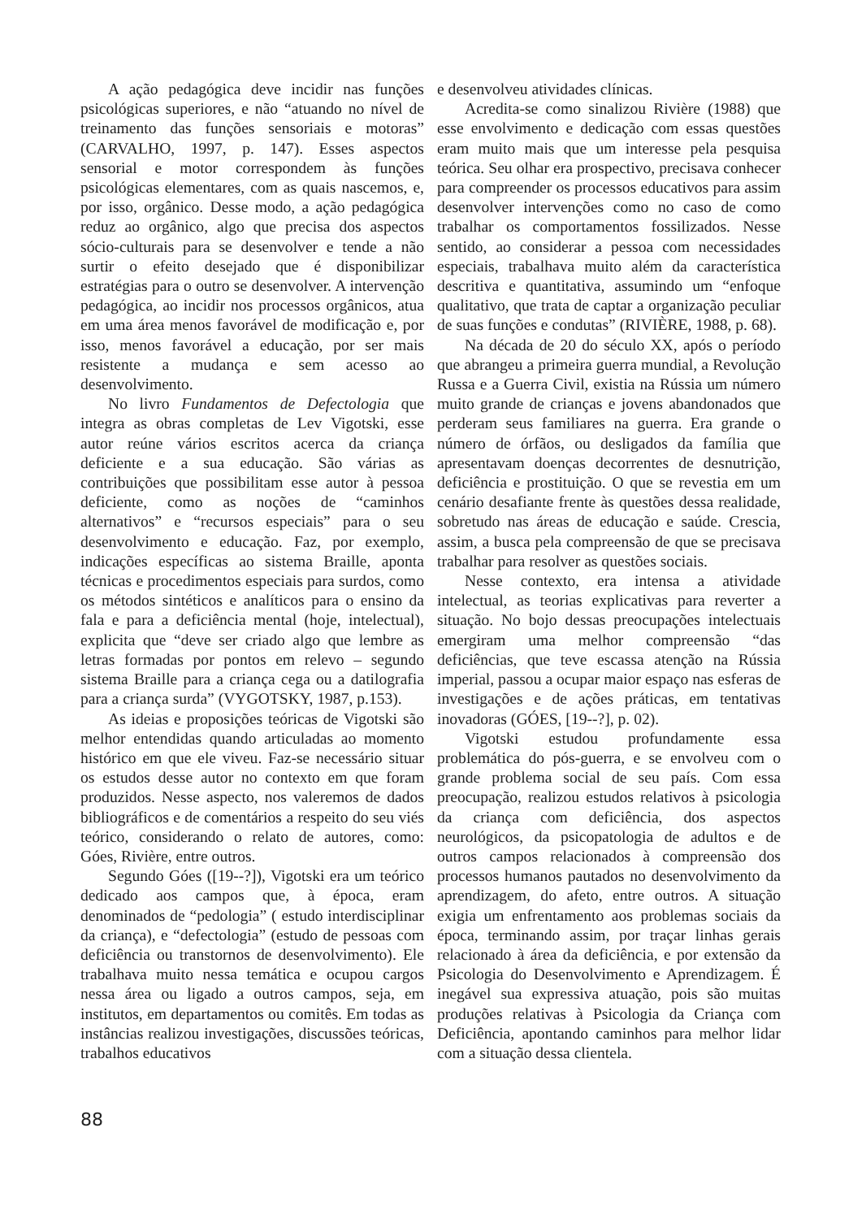A ação pedagógica deve incidir nas funções psicológicas superiores, e não “atuando no nível de treinamento das funções sensoriais e motoras” (CARVALHO, 1997, p. 147). Esses aspectos sensorial e motor correspondem às funções psicológicas elementares, com as quais nascemos, e, por isso, orgânico. Desse modo, a ação pedagógica reduz ao orgânico, algo que precisa dos aspectos sócio-culturais para se desenvolver e tende a não surtir o efeito desejado que é disponibilizar estratégias para o outro se desenvolver. A intervenção pedagógica, ao incidir nos processos orgânicos, atua em uma área menos favorável de modificação e, por isso, menos favorável a educação, por ser mais resistente a mudança e sem acesso ao desenvolvimento.
No livro Fundamentos de Defectologia que integra as obras completas de Lev Vigotski, esse autor reúne vários escritos acerca da criança deficiente e a sua educação. São várias as contribuições que possibilitam esse autor à pessoa deficiente, como as noções de “caminhos alternativos” e “recursos especiais” para o seu desenvolvimento e educação. Faz, por exemplo, indicações específicas ao sistema Braille, aponta técnicas e procedimentos especiais para surdos, como os métodos sintéticos e analíticos para o ensino da fala e para a deficiência mental (hoje, intelectual), explicita que “deve ser criado algo que lembre as letras formadas por pontos em relevo – segundo sistema Braille para a criança cega ou a datilografia para a criança surda” (VYGOTSKY, 1987, p.153).
As ideias e proposições teóricas de Vigotski são melhor entendidas quando articuladas ao momento histórico em que ele viveu. Faz-se necessário situar os estudos desse autor no contexto em que foram produzidos. Nesse aspecto, nos valeremos de dados bibliográficos e de comentários a respeito do seu viés teórico, considerando o relato de autores, como: Góes, Rivière, entre outros.
Segundo Góes ([19--?]), Vigotski era um teórico dedicado aos campos que, à época, eram denominados de “pedologia” ( estudo interdisciplinar da criança), e “defectologia” (estudo de pessoas com deficiência ou transtornos de desenvolvimento). Ele trabalhava muito nessa temática e ocupou cargos nessa área ou ligado a outros campos, seja, em institutos, em departamentos ou comitês. Em todas as instâncias realizou investigações, discussões teóricas, trabalhos educativos
e desenvolveu atividades clínicas.
Acredita-se como sinalizou Rivière (1988) que esse envolvimento e dedicação com essas questões eram muito mais que um interesse pela pesquisa teórica. Seu olhar era prospectivo, precisava conhecer para compreender os processos educativos para assim desenvolver intervenções como no caso de como trabalhar os comportamentos fossilizados. Nesse sentido, ao considerar a pessoa com necessidades especiais, trabalhava muito além da característica descritiva e quantitativa, assumindo um “enfoque qualitativo, que trata de captar a organização peculiar de suas funções e condutas” (RIVIÈRE, 1988, p. 68).
Na década de 20 do século XX, após o período que abrangeu a primeira guerra mundial, a Revolução Russa e a Guerra Civil, existia na Rússia um número muito grande de crianças e jovens abandonados que perderam seus familiares na guerra. Era grande o número de órfãos, ou desligados da família que apresentavam doenças decorrentes de desnutrição, deficiência e prostituição. O que se revestia em um cenário desafiante frente às questões dessa realidade, sobretudo nas áreas de educação e saúde. Crescia, assim, a busca pela compreensão de que se precisava trabalhar para resolver as questões sociais.
Nesse contexto, era intensa a atividade intelectual, as teorias explicativas para reverter a situação. No bojo dessas preocupações intelectuais emergiram uma melhor compreensão “das deficiências, que teve escassa atenção na Rússia imperial, passou a ocupar maior espaço nas esferas de investigações e de ações práticas, em tentativas inovadoras (GÓES, [19--?], p. 02).
Vigotski estudou profundamente essa problemática do pós-guerra, e se envolveu com o grande problema social de seu país. Com essa preocupação, realizou estudos relativos à psicologia da criança com deficiência, dos aspectos neurológicos, da psicopatologia de adultos e de outros campos relacionados à compreensão dos processos humanos pautados no desenvolvimento da aprendizagem, do afeto, entre outros. A situação exigia um enfrentamento aos problemas sociais da época, terminando assim, por traçar linhas gerais relacionado à área da deficiência, e por extensão da Psicologia do Desenvolvimento e Aprendizagem. É inegável sua expressiva atuação, pois são muitas produções relativas à Psicologia da Criança com Deficiência, apontando caminhos para melhor lidar com a situação dessa clientela.
88